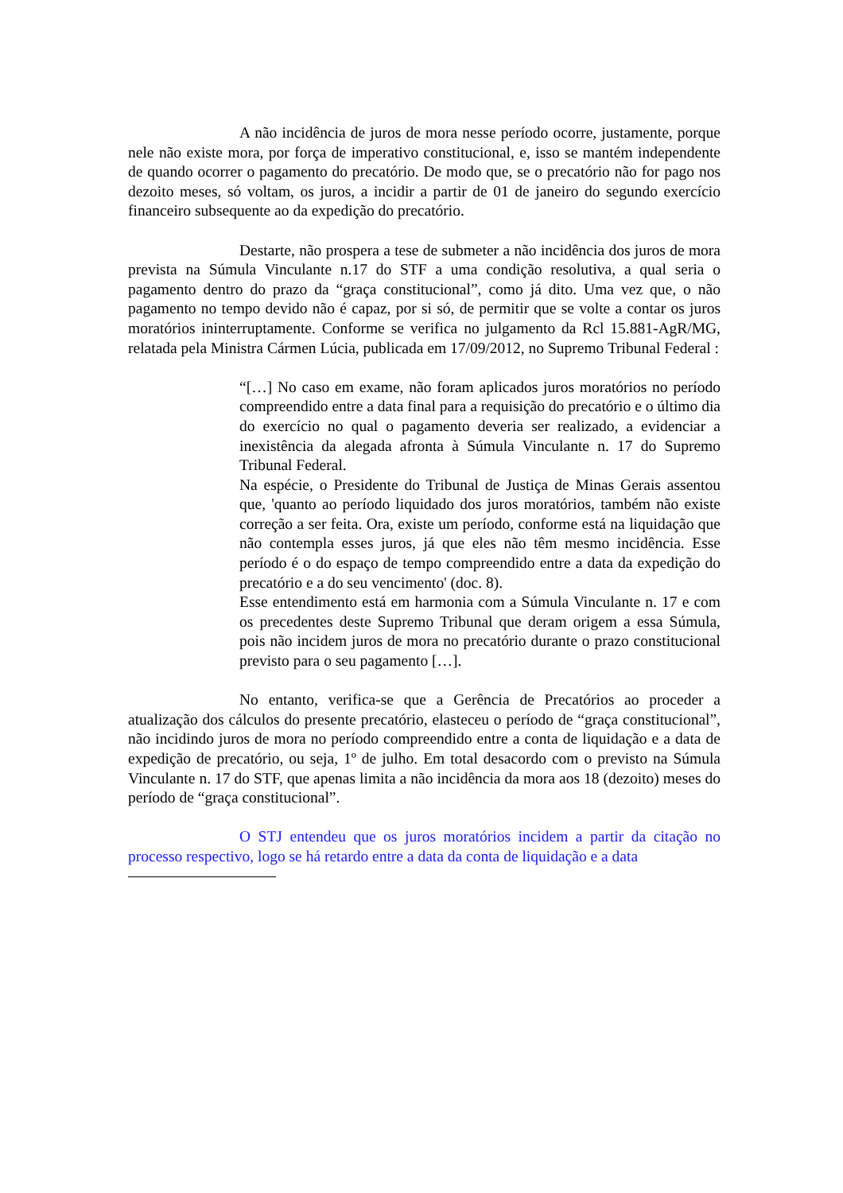A não incidência de juros de mora nesse período ocorre, justamente, porque nele não existe mora, por força de imperativo constitucional, e, isso se mantém independente de quando ocorrer o pagamento do precatório. De modo que, se o precatório não for pago nos dezoito meses, só voltam, os juros, a incidir a partir de 01 de janeiro do segundo exercício financeiro subsequente ao da expedição do precatório.
Destarte, não prospera a tese de submeter a não incidência dos juros de mora prevista na Súmula Vinculante n.17 do STF a uma condição resolutiva, a qual seria o pagamento dentro do prazo da “graça constitucional”, como já dito. Uma vez que, o não pagamento no tempo devido não é capaz, por si só, de permitir que se volte a contar os juros moratórios ininterruptamente. Conforme se verifica no julgamento da Rcl 15.881-AgR/MG, relatada pela Ministra Cármen Lúcia, publicada em 17/09/2012, no Supremo Tribunal Federal :
“[…] No caso em exame, não foram aplicados juros moratórios no período compreendido entre a data final para a requisição do precatório e o último dia do exercício no qual o pagamento deveria ser realizado, a evidenciar a inexistência da alegada afronta à Súmula Vinculante n. 17 do Supremo Tribunal Federal.
Na espécie, o Presidente do Tribunal de Justiça de Minas Gerais assentou que, 'quanto ao período liquidado dos juros moratórios, também não existe correção a ser feita. Ora, existe um período, conforme está na liquidação que não contempla esses juros, já que eles não têm mesmo incidência. Esse período é o do espaço de tempo compreendido entre a data da expedição do precatório e a do seu vencimento' (doc. 8).
Esse entendimento está em harmonia com a Súmula Vinculante n. 17 e com os precedentes deste Supremo Tribunal que deram origem a essa Súmula, pois não incidem juros de mora no precatório durante o prazo constitucional previsto para o seu pagamento […].
No entanto, verifica-se que a Gerência de Precatórios ao proceder a atualização dos cálculos do presente precatório, elasteceu o período de “graça constitucional”, não incidindo juros de mora no período compreendido entre a conta de liquidação e a data de expedição de precatório, ou seja, 1º de julho. Em total desacordo com o previsto na Súmula Vinculante n. 17 do STF, que apenas limita a não incidência da mora aos 18 (dezoito) meses do período de “graça constitucional”.
O STJ entendeu que os juros moratórios incidem a partir da citação no processo respectivo, logo se há retardo entre a data da conta de liquidação e a data